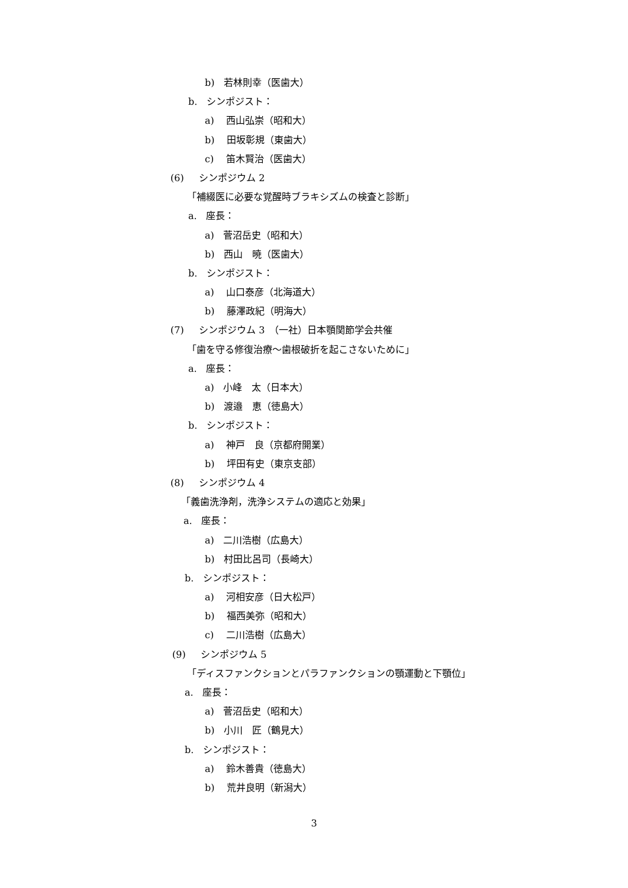b) 若林則幸（医歯大）
b. シンポジスト：
a) 西山弘崇（昭和大）
b) 田坂彰規（東歯大）
c) 笛木賢治（医歯大）
(6) シンポジウム 2
「補綴医に必要な覚醒時ブラキシズムの検査と診断」
a. 座長：
a) 菅沼岳史（昭和大）
b) 西山　暁（医歯大）
b. シンポジスト：
a) 山口泰彦（北海道大）
b) 藤澤政紀（明海大）
(7) シンポジウム 3　（一社）日本顎関節学会共催
「歯を守る修復治療～歯根破折を起こさないために」
a. 座長：
a) 小峰　太（日本大）
b) 渡邉　恵（徳島大）
b. シンポジスト：
a) 神戸　良（京都府開業）
b) 坪田有史（東京支部）
(8) シンポジウム 4
「義歯洗浄剤，洗浄システムの適応と効果」
a. 座長：
a) 二川浩樹（広島大）
b) 村田比呂司（長崎大）
b. シンポジスト：
a) 河相安彦（日大松戸）
b) 福西美弥（昭和大）
c) 二川浩樹（広島大）
(9) シンポジウム 5
「ディスファンクションとパラファンクションの顎運動と下顎位」
a. 座長：
a) 菅沼岳史（昭和大）
b) 小川　匠（鶴見大）
b. シンポジスト：
a) 鈴木善貴（徳島大）
b) 荒井良明（新潟大）
3